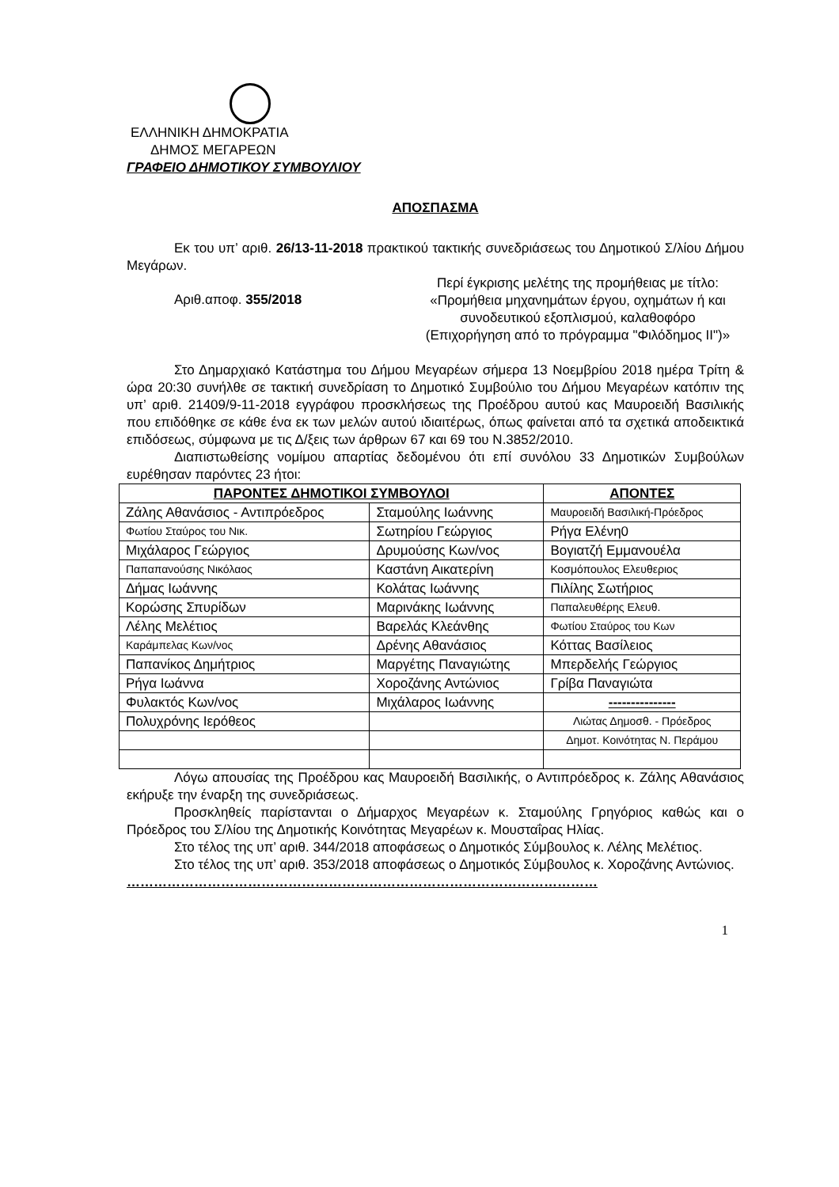ΕΛΛΗΝΙΚΗ ΔΗΜΟΚΡΑΤΙΑ
ΔΗΜΟΣ ΜΕΓΑΡΕΩΝ
ΓΡΑΦΕΙΟ ΔΗΜΟΤΙΚΟΥ ΣΥΜΒΟΥΛΙΟΥ
ΑΠΟΣΠΑΣΜΑ
Εκ του υπ’ αριθ. 26/13-11-2018 πρακτικού τακτικής συνεδριάσεως του Δημοτικού Σ/λίου Δήμου Μεγάρων.
Αριθ.αποφ. 355/2018
Περί έγκρισης μελέτης της προμήθειας με τίτλο: «Προμήθεια μηχανημάτων έργου, οχημάτων ή και συνοδευτικού εξοπλισμού, καλαθοφόρο (Επιχορήγηση από το πρόγραμμα "Φιλόδημος ΙΙ")»
Στο Δημαρχιακό Κατάστημα του Δήμου Μεγαρέων σήμερα 13 Νοεμβρίου 2018 ημέρα Τρίτη & ώρα 20:30 συνήλθε σε τακτική συνεδρίαση το Δημοτικό Συμβούλιο του Δήμου Μεγαρέων κατόπιν της υπ’ αριθ. 21409/9-11-2018 εγγράφου προσκλήσεως της Προέδρου αυτού κας Μαυροειδή Βασιλικής που επιδόθηκε σε κάθε ένα εκ των μελών αυτού ιδιαιτέρως, όπως φαίνεται από τα σχετικά αποδεικτικά επιδόσεως, σύμφωνα με τις Δ/ξεις των άρθρων 67 και 69 του Ν.3852/2010.
Διαπιστωθείσης νομίμου απαρτίας δεδομένου ότι επί συνόλου 33 Δημοτικών Συμβούλων ευρέθησαν παρόντες 23 ήτοι:
| ΠΑΡΟΝΤΕΣ ΔΗΜΟΤΙΚΟΙ ΣΥΜΒΟΥΛΟΙ | | ΑΠΟΝΤΕΣ |
| --- | --- | --- |
| Ζάλης Αθανάσιος - Αντιπρόεδρος | Σταμούλης Ιωάννης | Μαυροειδή Βασιλική-Πρόεδρος |
| Φωτίου Σταύρος του Νικ. | Σωτηρίου Γεώργιος | Ρήγα Ελένη0 |
| Μιχάλαρος Γεώργιος | Δρυμούσης Κων/νος | Βογιατζή Εμμανουέλα |
| Παπαπανούσης Νικόλαος | Καστάνη Αικατερίνη | Κοσμόπουλος Ελευθεριος |
| Δήμας Ιωάννης | Κολάτας Ιωάννης | Πιλίλης Σωτήριος |
| Κορώσης Σπυρίδων | Μαρινάκης Ιωάννης | Παπαλευθέρης Ελευθ. |
| Λέλης Μελέτιος | Βαρελάς Κλεάνθης | Φωτίου Σταύρος του Κων |
| Καράμπελας Κων/νος | Δρένης Αθανάσιος | Κόττας Βασίλειος |
| Παπανίκος Δημήτριος | Μαργέτης Παναγιώτης | Μπερδελής Γεώργιος |
| Ρήγα Ιωάννα | Χοροζάνης Αντώνιος | Γρίβα Παναγιώτα |
| Φυλακτός Κων/νος | Μιχάλαρος Ιωάννης | --------------- |
| Πολυχρόνης Ιερόθεος | | Λιώτας Δημοσθ. - Πρόεδρος |
| | | Δημοτ. Κοινότητας Ν. Περάμου |
Λόγω απουσίας της Προέδρου κας Μαυροειδή Βασιλικής, ο Αντιπρόεδρος κ. Ζάλης Αθανάσιος εκήρυξε την έναρξη της συνεδριάσεως.
Προσκληθείς παρίστανται ο Δήμαρχος Μεγαρέων κ. Σταμούλης Γρηγόριος καθώς και ο Πρόεδρος του Σ/λίου της Δημοτικής Κοινότητας Μεγαρέων κ. Μουσταΐρας Ηλίας.
Στο τέλος της υπ’ αριθ. 344/2018 αποφάσεως ο Δημοτικός Σύμβουλος κ. Λέλης Μελέτιος.
Στο τέλος της υπ’ αριθ. 353/2018 αποφάσεως ο Δημοτικός Σύμβουλος κ. Χοροζάνης Αντώνιος.
……………………………………………………………………………………………
1